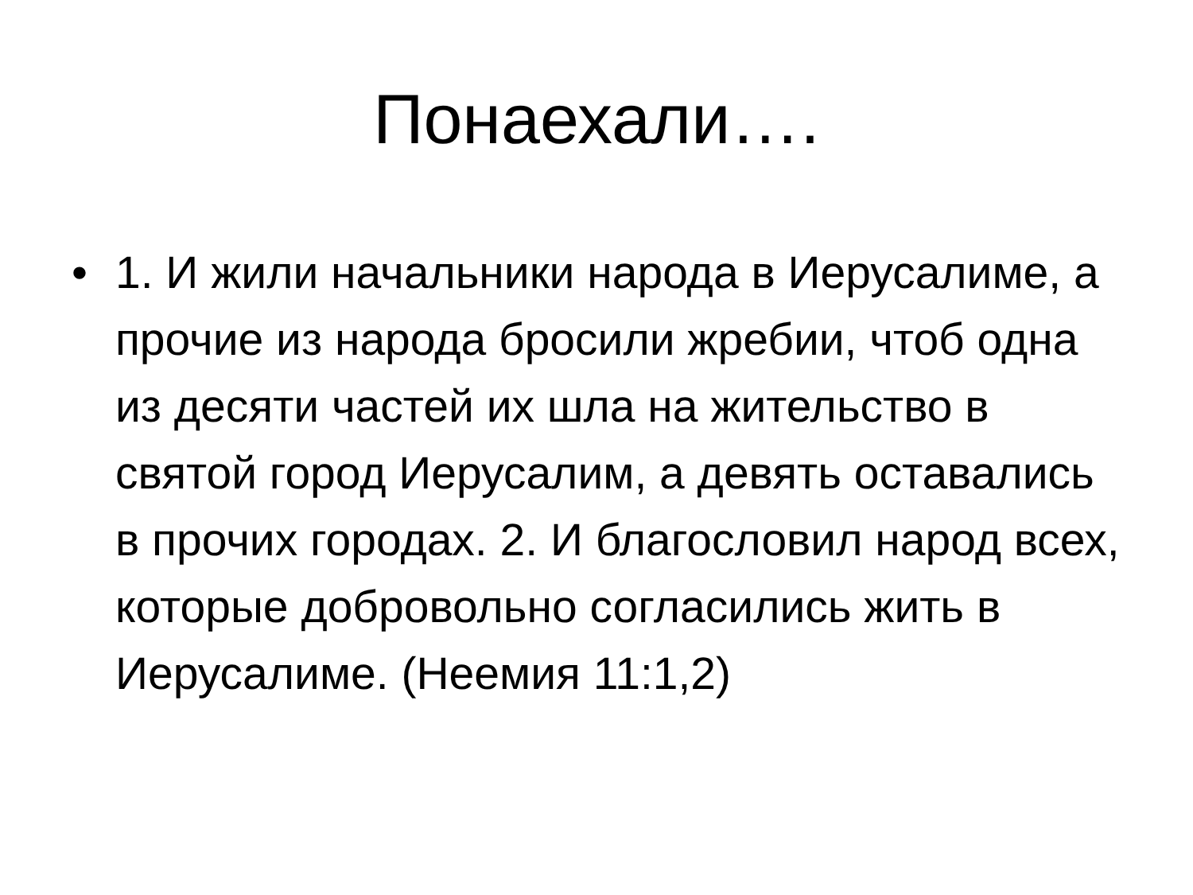Понаехали….
• 1. И жили начальники народа в Иерусалиме, а прочие из народа бросили жребии, чтоб одна из десяти частей их шла на жительство в святой город Иерусалим, а девять оставались в прочих городах. 2. И благословил народ всех, которые добровольно согласились жить в Иерусалиме. (Неемия 11:1,2)